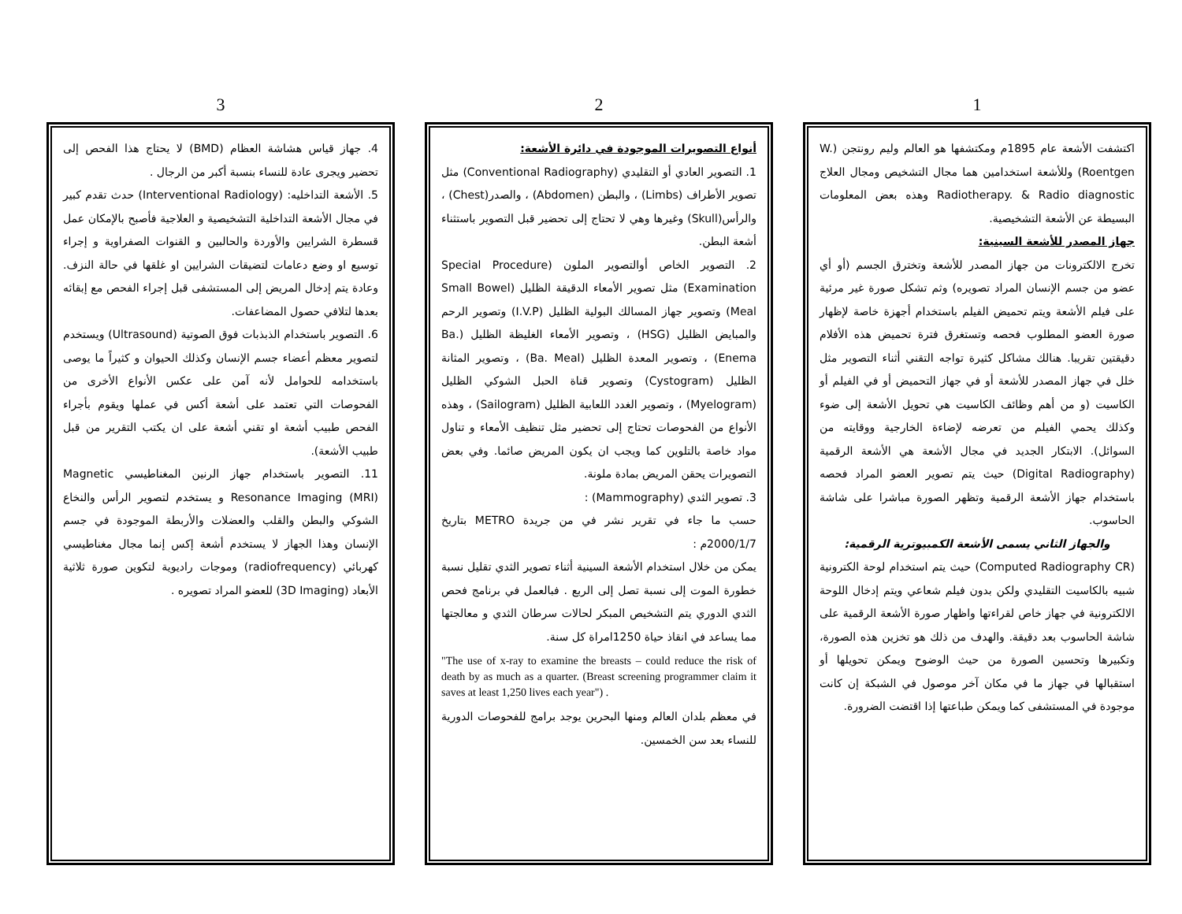1
اكتشفت الأشعة عام 1895م ومكتشفها هو العالم وليم رونتجن (W. Roentgen) وللأشعة استخدامين هما مجال التشخيص ومجال العلاج Radiotherapy. & Radio diagnostic وهذه بعض المعلومات البسيطة عن الأشعة التشخيصية.
جهاز المصدر للأشعة السينية:
تخرج الالكترونات من جهاز المصدر للأشعة وتخترق الجسم (أو أي عضو من جسم الإنسان المراد تصويره) وثم تشكل صورة غير مرئية على فيلم الأشعة ويتم تحميض الفيلم باستخدام أجهزة خاصة لإظهار صورة العضو المطلوب فحصه وتستغرق فترة تحميض هذه الأفلام دقيقتين تقريبا. هنالك مشاكل كثيرة تواجه التقني أثناء التصوير مثل خلل في جهاز المصدر للأشعة أو في جهاز التحميض أو في الفيلم أو الكاسيت (و من أهم وظائف الكاسيت هي تحويل الأشعة إلى ضوء وكذلك يحمي الفيلم من تعرضه لإضاءة الخارجية ووقايته من السوائل). الابتكار الجديد في مجال الأشعة هي الأشعة الرقمية (Digital Radiography) حيث يتم تصوير العضو المراد فحصه باستخدام جهاز الأشعة الرقمية وتظهر الصورة مباشرا على شاشة الحاسوب.
والجهاز الثاني يسمى الأشعة الكمبيوترية الرقمية:
(Computed Radiography CR) حيث يتم استخدام لوحة الكترونية شبيه بالكاسيت التقليدي ولكن بدون فيلم شعاعي ويتم إدخال اللوحة الالكترونية في جهاز خاص لقراءتها واظهار صورة الأشعة الرقمية على شاشة الحاسوب بعد دقيقة. والهدف من ذلك هو تخزين هذه الصورة، وتكبيرها وتحسين الصورة من حيث الوضوح ويمكن تحويلها أو استقبالها في جهاز ما في مكان آخر موصول في الشبكة إن كانت موجودة في المستشفى كما ويمكن طباعتها إذا اقتضت الضرورة.
2
أنواع التصويرات الموجودة في دائرة الأشعة:
1. التصوير العادي أو التقليدي (Conventional Radiography) مثل تصوير الأطراف (Limbs) ، والبطن (Abdomen) ، والصدر(Chest) ، والرأس(Skull) وغيرها وهي لا تحتاج إلى تحضير قبل التصوير باستثناء أشعة البطن.
2. التصوير الخاص أوالتصوير الملون (Special Procedure Examination) مثل تصوير الأمعاء الدقيقة الظليل (Small Bowel Meal) وتصوير جهاز المسالك البولية الظليل (I.V.P) وتصوير الرحم والمبايض الظليل (HSG) ، وتصوير الأمعاء الغليظة الظليل (Ba. Enema) ، وتصوير المعدة الظليل (Ba. Meal) ، وتصوير المثانة الظليل (Cystogram) وتصوير قناة الحبل الشوكي الظليل (Myelogram) ، وتصوير الغدد اللعابية الظليل (Sailogram) ، وهذه الأنواع من الفحوصات تحتاج إلى تحضير مثل تنظيف الأمعاء و تناول مواد خاصة بالتلوين كما ويجب ان يكون المريض صائما. وفي بعض التصويرات يحقن المريض بمادة ملونة.
3. تصوير الثدي (Mammography) :
حسب ما جاء في تقرير نشر في من جريدة METRO بتاريخ 2000/1/7م :
يمكن من خلال استخدام الأشعة السينية أثناء تصوير الثدي تقليل نسبة خطورة الموت إلى نسبة تصل إلى الربع . فبالعمل في برنامج فحص الثدي الدوري يتم التشخيص المبكر لحالات سرطان الثدي و معالجتها مما يساعد في انقاذ حياة 1250امراة كل سنة.
"The use of x-ray to examine the breasts – could reduce the risk of death by as much as a quarter. (Breast screening programmer claim it saves at least 1,250 lives each year") .
في معظم بلدان العالم ومنها البحرين يوجد برامج للفحوصات الدورية للنساء بعد سن الخمسين.
3
4. جهاز قياس هشاشة العظام (BMD) لا يحتاج هذا الفحص إلى تحضير ويجرى عادة للنساء بنسبة أكبر من الرجال .
5. الأشعة التداخليه: (Interventional Radiology) حدث تقدم كبير في مجال الأشعة التداخلية التشخيصية و العلاجية فأصبح بالإمكان عمل قسطرة الشرايين والأوردة والحالبين و القنوات الصفراوية و إجراء توسيع او وضع دعامات لتضيقات الشرايين او غلقها في حالة النزف. وعادة يتم إدخال المريض إلى المستشفى قبل إجراء الفحص مع إبقائه بعدها لتلافي حصول المضاعفات.
6. التصوير باستخدام الذبذبات فوق الصوتية (Ultrasound) ويستخدم لتصوير معظم أعضاء جسم الإنسان وكذلك الحيوان و كثيراً ما يوصى باستخدامه للحوامل لأنه آمن على عكس الأنواع الأخرى من الفحوصات التي تعتمد على أشعة أكس في عملها ويقوم بأجراء الفحص طبيب أشعة او تقني أشعة على ان يكتب التقرير من قبل طبيب الأشعة).
11. التصوير باستخدام جهاز الرنين المغناطيسي Magnetic Resonance Imaging (MRI) و يستخدم لتصوير الرأس والنخاع الشوكي والبطن والقلب والعضلات والأربطة الموجودة في جسم الإنسان وهذا الجهاز لا يستخدم أشعة إكس إنما مجال مغناطيسي كهربائي (radiofrequency) وموجات راديوية لتكوين صورة ثلاثية الأبعاد (3D Imaging) للعضو المراد تصويره .